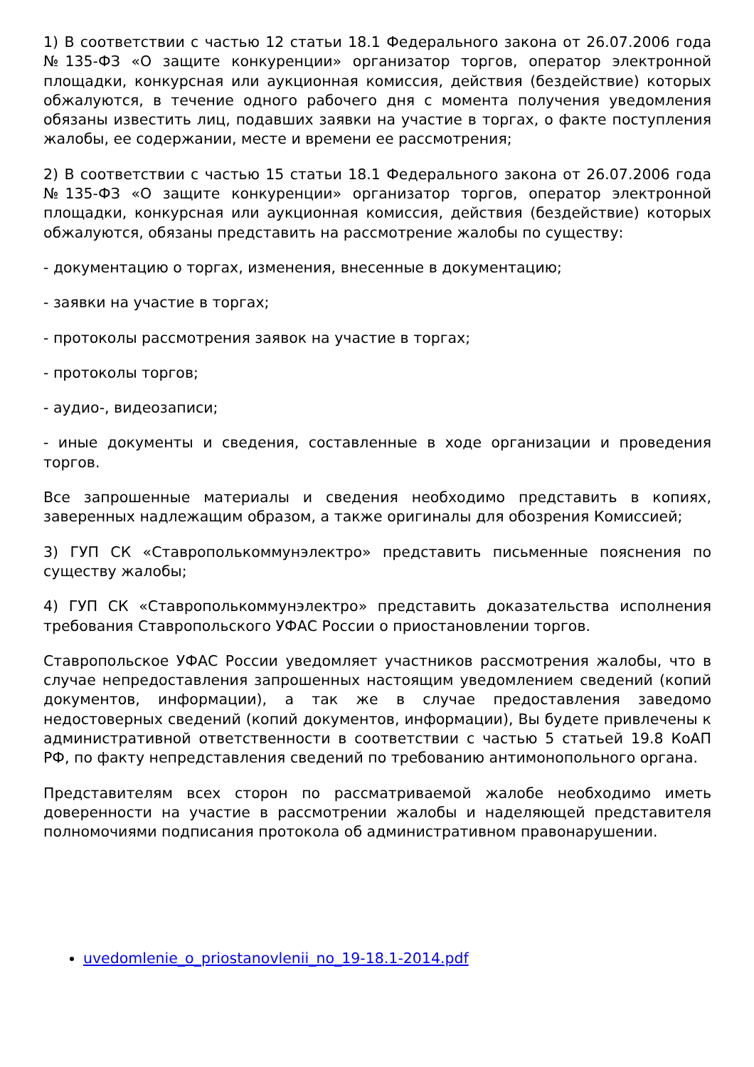1) В соответствии с частью 12 статьи 18.1 Федерального закона от 26.07.2006 года №135-ФЗ «О защите конкуренции» организатор торгов, оператор электронной площадки, конкурсная или аукционная комиссия, действия (бездействие) которых обжалуются, в течение одного рабочего дня с момента получения уведомления обязаны известить лиц, подавших заявки на участие в торгах, о факте поступления жалобы, ее содержании, месте и времени ее рассмотрения;
2) В соответствии с частью 15 статьи 18.1 Федерального закона от 26.07.2006 года №135-ФЗ «О защите конкуренции» организатор торгов, оператор электронной площадки, конкурсная или аукционная комиссия, действия (бездействие) которых обжалуются, обязаны представить на рассмотрение жалобы по существу:
- документацию о торгах, изменения, внесенные в документацию;
- заявки на участие в торгах;
- протоколы рассмотрения заявок на участие в торгах;
- протоколы торгов;
- аудио-, видеозаписи;
- иные документы и сведения, составленные в ходе организации и проведения торгов.
Все запрошенные материалы и сведения необходимо представить в копиях, заверенных надлежащим образом, а также оригиналы для обозрения Комиссией;
3) ГУП СК «Ставрополькоммунэлектро» представить письменные пояснения по существу жалобы;
4) ГУП СК «Ставрополькоммунэлектро» представить доказательства исполнения требования Ставропольского УФАС России о приостановлении торгов.
Ставропольское УФАС России уведомляет участников рассмотрения жалобы, что в случае непредоставления запрошенных настоящим уведомлением сведений (копий документов, информации), а так же в случае предоставления заведомо недостоверных сведений (копий документов, информации), Вы будете привлечены к административной ответственности в соответствии с частью 5 статьей 19.8 КоАП РФ, по факту непредставления сведений по требованию антимонопольного органа.
Представителям всех сторон по рассматриваемой жалобе необходимо иметь доверенности на участие в рассмотрении жалобы и наделяющей представителя полномочиями подписания протокола об административном правонарушении.
uvedomlenie_o_priostanovlenii_no_19-18.1-2014.pdf